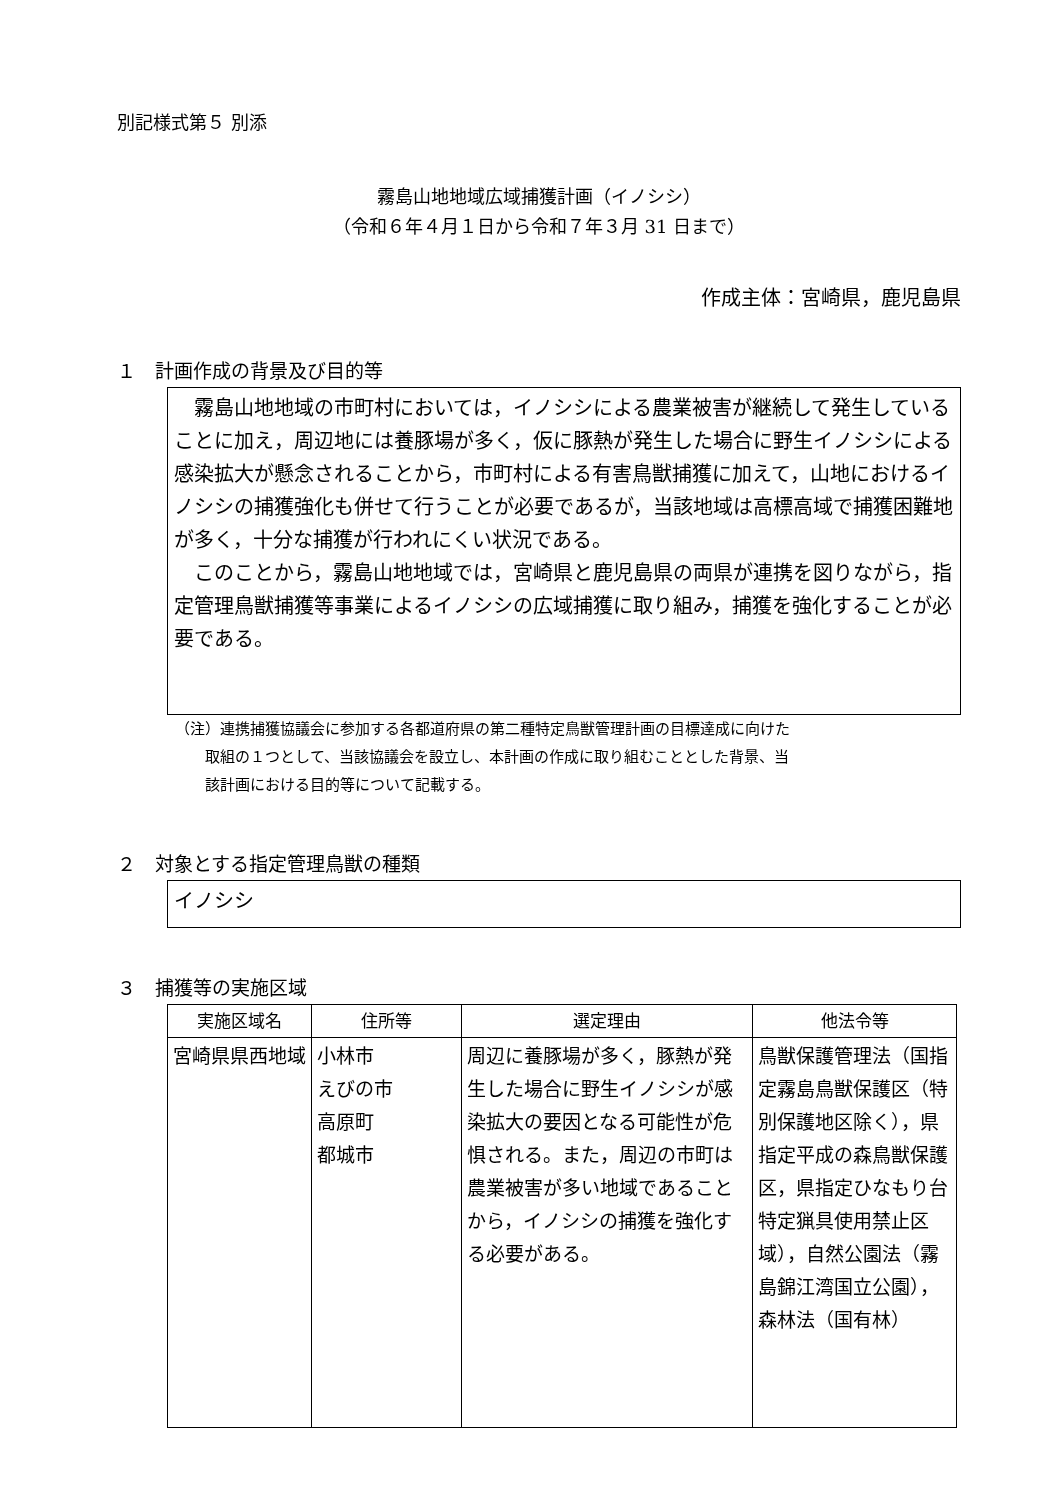別記様式第５ 別添
霧島山地地域広域捕獲計画（イノシシ）
（令和６年４月１日から令和７年３月 31 日まで）
作成主体：宮崎県，鹿児島県
１　計画作成の背景及び目的等
　霧島山地地域の市町村においては，イノシシによる農業被害が継続して発生していることに加え，周辺地には養豚場が多く，仮に豚熱が発生した場合に野生イノシシによる感染拡大が懸念されることから，市町村による有害鳥獣捕獲に加えて，山地におけるイノシシの捕獲強化も併せて行うことが必要であるが，当該地域は高標高域で捕獲困難地が多く，十分な捕獲が行われにくい状況である。
　このことから，霧島山地地域では，宮崎県と鹿児島県の両県が連携を図りながら，指定管理鳥獣捕獲等事業によるイノシシの広域捕獲に取り組み，捕獲を強化することが必要である。
（注）連携捕獲協議会に参加する各都道府県の第二種特定鳥獣管理計画の目標達成に向けた
　　取組の１つとして、当該協議会を設立し、本計画の作成に取り組むこととした背景、当
　　該計画における目的等について記載する。
２　対象とする指定管理鳥獣の種類
イノシシ
３　捕獲等の実施区域
| 実施区域名 | 住所等 | 選定理由 | 他法令等 |
| --- | --- | --- | --- |
| 宮崎県県西地域 | 小林市 えびの市 高原町 都城市 | 周辺に養豚場が多く，豚熱が発生した場合に野生イノシシが感染拡大の要因となる可能性が危惧される。また，周辺の市町は農業被害が多い地域であることから，イノシシの捕獲を強化する必要がある。 | 鳥獣保護管理法（国指定霧島鳥獣保護区（特別保護地区除く），県指定平成の森鳥獣保護区，県指定ひなもり台特定猟具使用禁止区域），自然公園法（霧島錦江湾国立公園），森林法（国有林） |